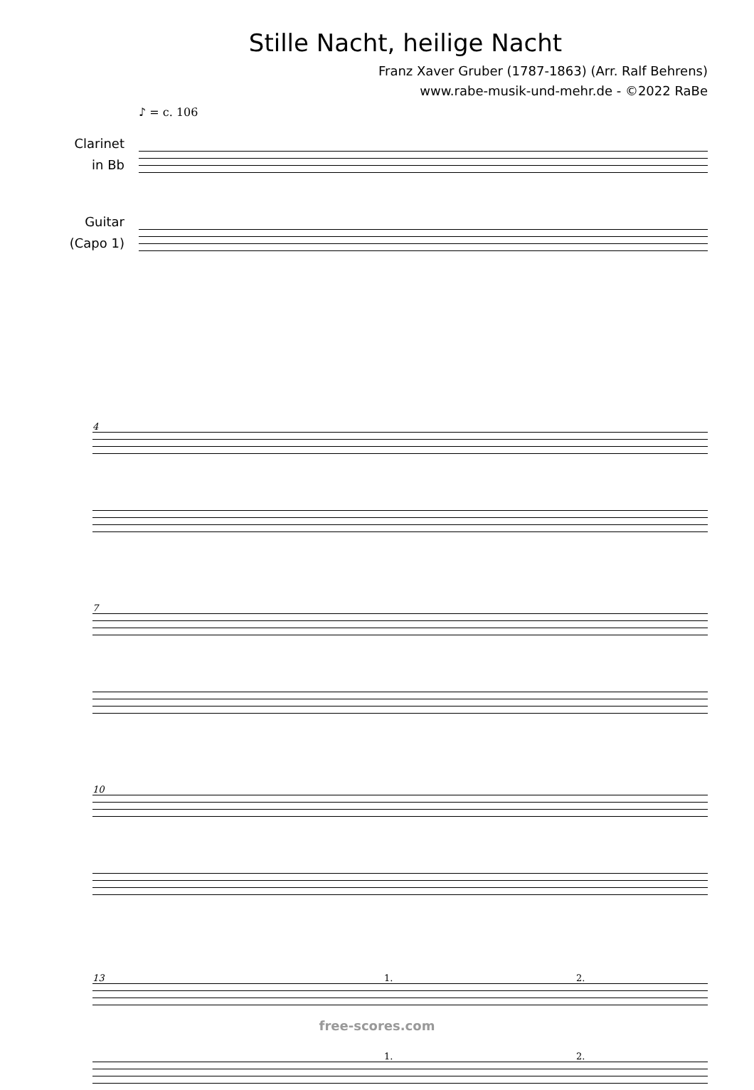Stille Nacht, heilige Nacht
Franz Xaver Gruber (1787-1863) (Arr. Ralf Behrens)
www.rabe-musik-und-mehr.de - ©2022 RaBe
♪ = c. 106
Clarinet
in Bb
Guitar
(Capo 1)
4
7
10
13 1. 2.
1. 2.
free-scores.com